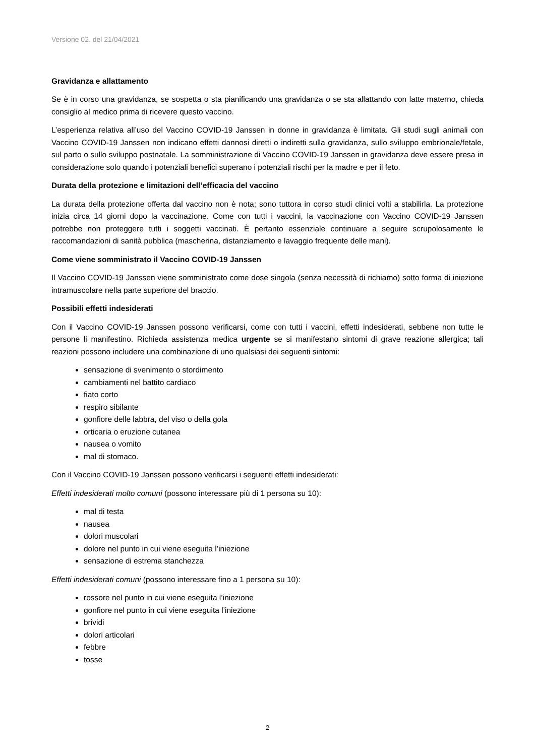Versione 02. del 21/04/2021
Gravidanza e allattamento
Se è in corso una gravidanza, se sospetta o sta pianificando una gravidanza o se sta allattando con latte materno, chieda consiglio al medico prima di ricevere questo vaccino.
L’esperienza relativa all’uso del Vaccino COVID-19 Janssen in donne in gravidanza è limitata. Gli studi sugli animali con Vaccino COVID-19 Janssen non indicano effetti dannosi diretti o indiretti sulla gravidanza, sullo sviluppo embrionale/fetale, sul parto o sullo sviluppo postnatale. La somministrazione di Vaccino COVID-19 Janssen in gravidanza deve essere presa in considerazione solo quando i potenziali benefici superano i potenziali rischi per la madre e per il feto.
Durata della protezione e limitazioni dell’efficacia del vaccino
La durata della protezione offerta dal vaccino non è nota; sono tuttora in corso studi clinici volti a stabilirla. La protezione inizia circa 14 giorni dopo la vaccinazione. Come con tutti i vaccini, la vaccinazione con Vaccino COVID-19 Janssen potrebbe non proteggere tutti i soggetti vaccinati. È pertanto essenziale continuare a seguire scrupolosamente le raccomandazioni di sanità pubblica (mascherina, distanziamento e lavaggio frequente delle mani).
Come viene somministrato il Vaccino COVID-19 Janssen
Il Vaccino COVID-19 Janssen viene somministrato come dose singola (senza necessità di richiamo) sotto forma di iniezione intramuscolare nella parte superiore del braccio.
Possibili effetti indesiderati
Con il Vaccino COVID-19 Janssen possono verificarsi, come con tutti i vaccini, effetti indesiderati, sebbene non tutte le persone li manifestino. Richieda assistenza medica urgente se si manifestano sintomi di grave reazione allergica; tali reazioni possono includere una combinazione di uno qualsiasi dei seguenti sintomi:
sensazione di svenimento o stordimento
cambiamenti nel battito cardiaco
fiato corto
respiro sibilante
gonfiore delle labbra, del viso o della gola
orticaria o eruzione cutanea
nausea o vomito
mal di stomaco.
Con il Vaccino COVID-19 Janssen possono verificarsi i seguenti effetti indesiderati:
Effetti indesiderati molto comuni (possono interessare più di 1 persona su 10):
mal di testa
nausea
dolori muscolari
dolore nel punto in cui viene eseguita l’iniezione
sensazione di estrema stanchezza
Effetti indesiderati comuni (possono interessare fino a 1 persona su 10):
rossore nel punto in cui viene eseguita l’iniezione
gonfiore nel punto in cui viene eseguita l’iniezione
brividi
dolori articolari
febbre
tosse
2